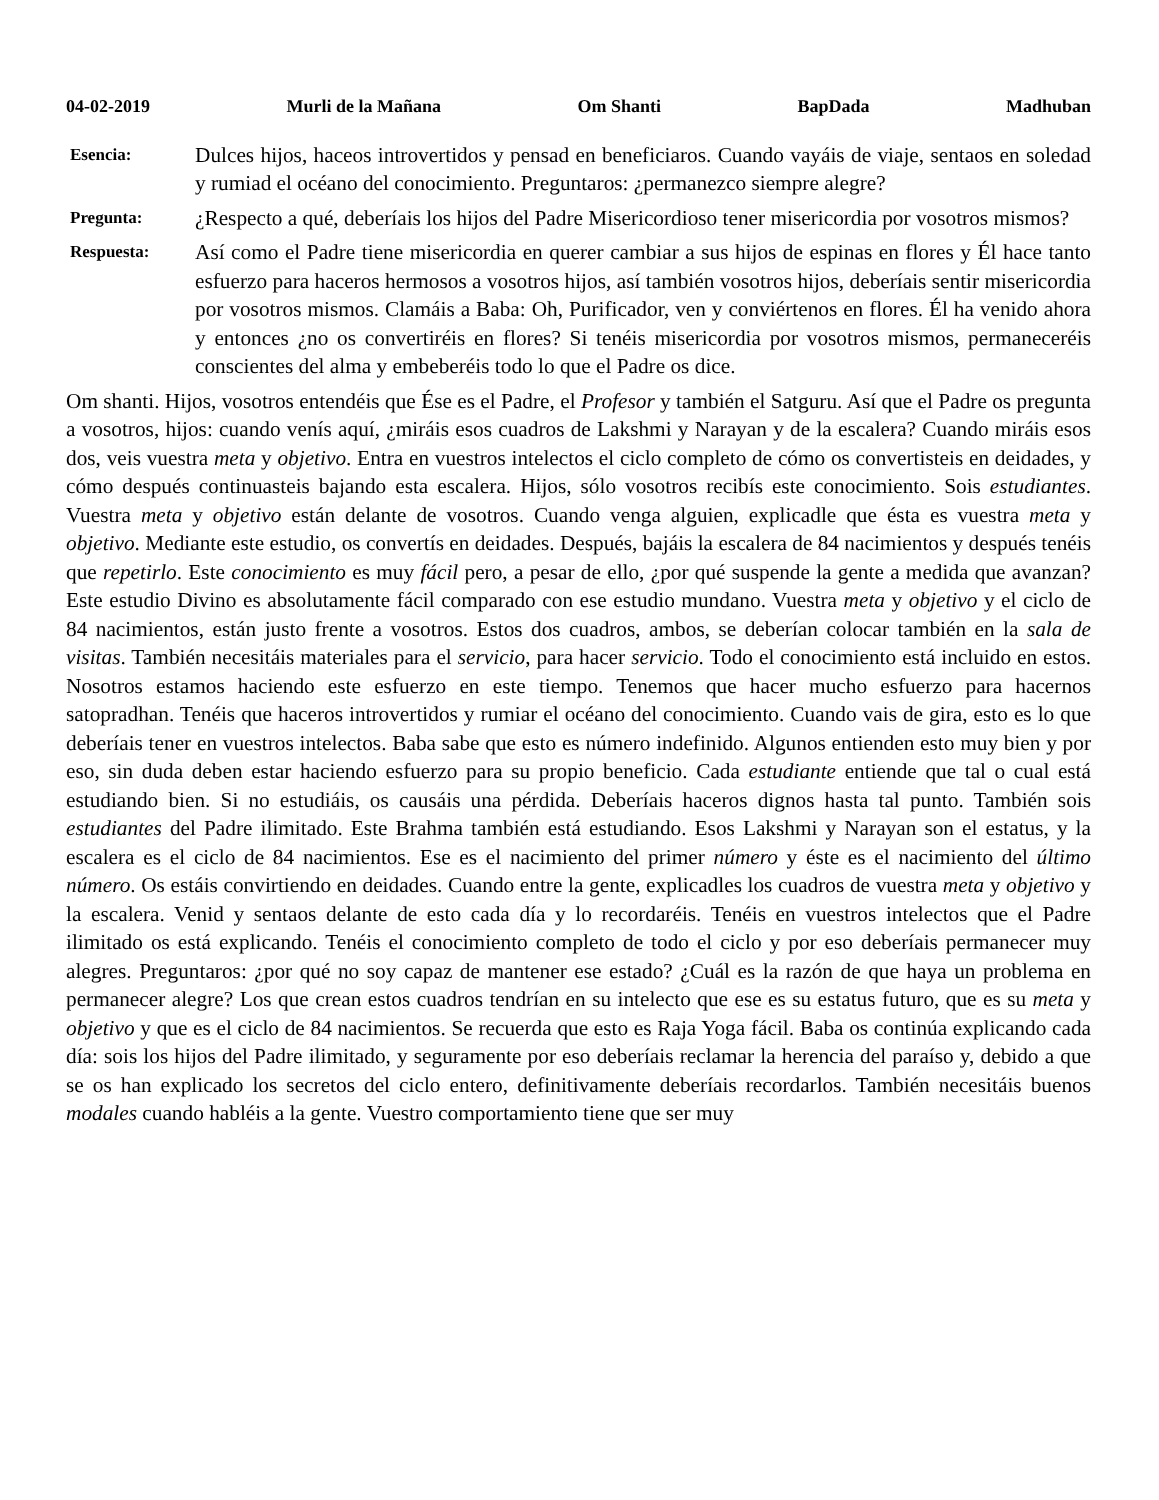04-02-2019 Murli de la Mañana Om Shanti BapDada Madhuban
Esencia:
Dulces hijos, haceos introvertidos y pensad en beneficiaros. Cuando vayáis de viaje, sentaos en soledad y rumiad el océano del conocimiento. Preguntaros: ¿permanezco siempre alegre?
Pregunta:
¿Respecto a qué, deberíais los hijos del Padre Misericordioso tener misericordia por vosotros mismos?
Respuesta:
Así como el Padre tiene misericordia en querer cambiar a sus hijos de espinas en flores y Él hace tanto esfuerzo para haceros hermosos a vosotros hijos, así también vosotros hijos, deberíais sentir misericordia por vosotros mismos. Clamáis a Baba: Oh, Purificador, ven y conviértenos en flores. Él ha venido ahora y entonces ¿no os convertiréis en flores? Si tenéis misericordia por vosotros mismos, permaneceréis conscientes del alma y embeberéis todo lo que el Padre os dice.
Om shanti. Hijos, vosotros entendéis que Ése es el Padre, el Profesor y también el Satguru. Así que el Padre os pregunta a vosotros, hijos: cuando venís aquí, ¿miráis esos cuadros de Lakshmi y Narayan y de la escalera? Cuando miráis esos dos, veis vuestra meta y objetivo. Entra en vuestros intelectos el ciclo completo de cómo os convertisteis en deidades, y cómo después continuasteis bajando esta escalera. Hijos, sólo vosotros recibís este conocimiento. Sois estudiantes. Vuestra meta y objetivo están delante de vosotros. Cuando venga alguien, explicadle que ésta es vuestra meta y objetivo. Mediante este estudio, os convertís en deidades. Después, bajáis la escalera de 84 nacimientos y después tenéis que repetirlo. Este conocimiento es muy fácil pero, a pesar de ello, ¿por qué suspende la gente a medida que avanzan? Este estudio Divino es absolutamente fácil comparado con ese estudio mundano. Vuestra meta y objetivo y el ciclo de 84 nacimientos, están justo frente a vosotros. Estos dos cuadros, ambos, se deberían colocar también en la sala de visitas. También necesitáis materiales para el servicio, para hacer servicio. Todo el conocimiento está incluido en estos. Nosotros estamos haciendo este esfuerzo en este tiempo. Tenemos que hacer mucho esfuerzo para hacernos satopradhan. Tenéis que haceros introvertidos y rumiar el océano del conocimiento. Cuando vais de gira, esto es lo que deberíais tener en vuestros intelectos. Baba sabe que esto es número indefinido. Algunos entienden esto muy bien y por eso, sin duda deben estar haciendo esfuerzo para su propio beneficio. Cada estudiante entiende que tal o cual está estudiando bien. Si no estudiáis, os causáis una pérdida. Deberíais haceros dignos hasta tal punto. También sois estudiantes del Padre ilimitado. Este Brahma también está estudiando. Esos Lakshmi y Narayan son el estatus, y la escalera es el ciclo de 84 nacimientos. Ese es el nacimiento del primer número y éste es el nacimiento del último número. Os estáis convirtiendo en deidades. Cuando entre la gente, explicadles los cuadros de vuestra meta y objetivo y la escalera. Venid y sentaos delante de esto cada día y lo recordaréis. Tenéis en vuestros intelectos que el Padre ilimitado os está explicando. Tenéis el conocimiento completo de todo el ciclo y por eso deberíais permanecer muy alegres. Preguntaros: ¿por qué no soy capaz de mantener ese estado? ¿Cuál es la razón de que haya un problema en permanecer alegre? Los que crean estos cuadros tendrían en su intelecto que ese es su estatus futuro, que es su meta y objetivo y que es el ciclo de 84 nacimientos. Se recuerda que esto es Raja Yoga fácil. Baba os continúa explicando cada día: sois los hijos del Padre ilimitado, y seguramente por eso deberíais reclamar la herencia del paraíso y, debido a que se os han explicado los secretos del ciclo entero, definitivamente deberíais recordarlos. También necesitáis buenos modales cuando habléis a la gente. Vuestro comportamiento tiene que ser muy